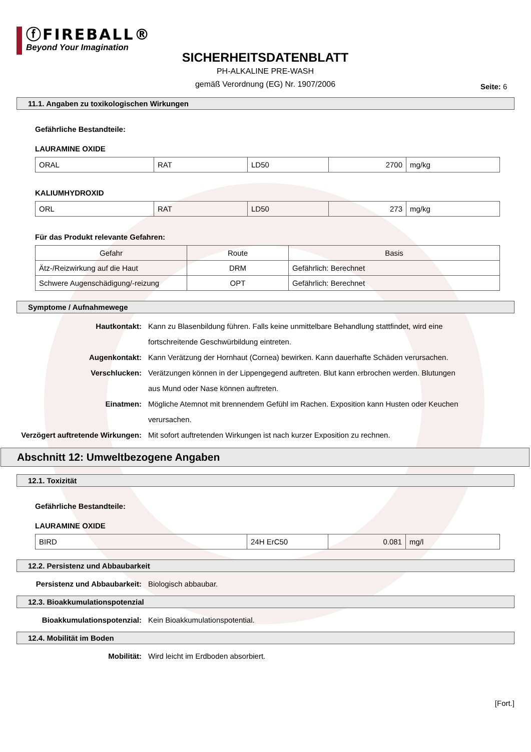ⓕFIREBALL®
Beyond Your Imagination
SICHERHEITSDATENBLATT
PH-ALKALINE PRE-WASH
gemäß Verordnung (EG) Nr. 1907/2006
Seite: 6
11.1. Angaben zu toxikologischen Wirkungen
Gefährliche Bestandteile:
LAURAMINE OXIDE
| ORAL | RAT | LD50 | 2700 | mg/kg |
KALIUMHYDROXID
| ORL | RAT | LD50 | 273 | mg/kg |
Für das Produkt relevante Gefahren:
| Gefahr | Route | Basis |
| --- | --- | --- |
| Ätz-/Reizwirkung auf die Haut | DRM | Gefährlich: Berechnet |
| Schwere Augenschädigung/-reizung | OPT | Gefährlich: Berechnet |
Symptome / Aufnahmewege
Hautkontakt: Kann zu Blasenbildung führen. Falls keine unmittelbare Behandlung stattfindet, wird eine fortschreitende Geschwürbildung eintreten.
Augenkontakt: Kann Verätzung der Hornhaut (Cornea) bewirken. Kann dauerhafte Schäden verursachen.
Verschlucken: Verätzungen können in der Lippengegend auftreten. Blut kann erbrochen werden. Blutungen aus Mund oder Nase können auftreten.
Einatmen: Mögliche Atemnot mit brennendem Gefühl im Rachen. Exposition kann Husten oder Keuchen verursachen.
Verzögert auftretende Wirkungen:
Mit sofort auftretenden Wirkungen ist nach kurzer Exposition zu rechnen.
Abschnitt 12: Umweltbezogene Angaben
12.1. Toxizität
Gefährliche Bestandteile:
LAURAMINE OXIDE
| BIRD | 24H ErC50 | 0.081 | mg/l |
12.2. Persistenz und Abbaubarkeit
Persistenz und Abbaubarkeit: Biologisch abbaubar.
12.3. Bioakkumulationspotenzial
Bioakkumulationspotenzial: Kein Bioakkumulationspotential.
12.4. Mobilität im Boden
Mobilität: Wird leicht im Erdboden absorbiert.
[Fort.]